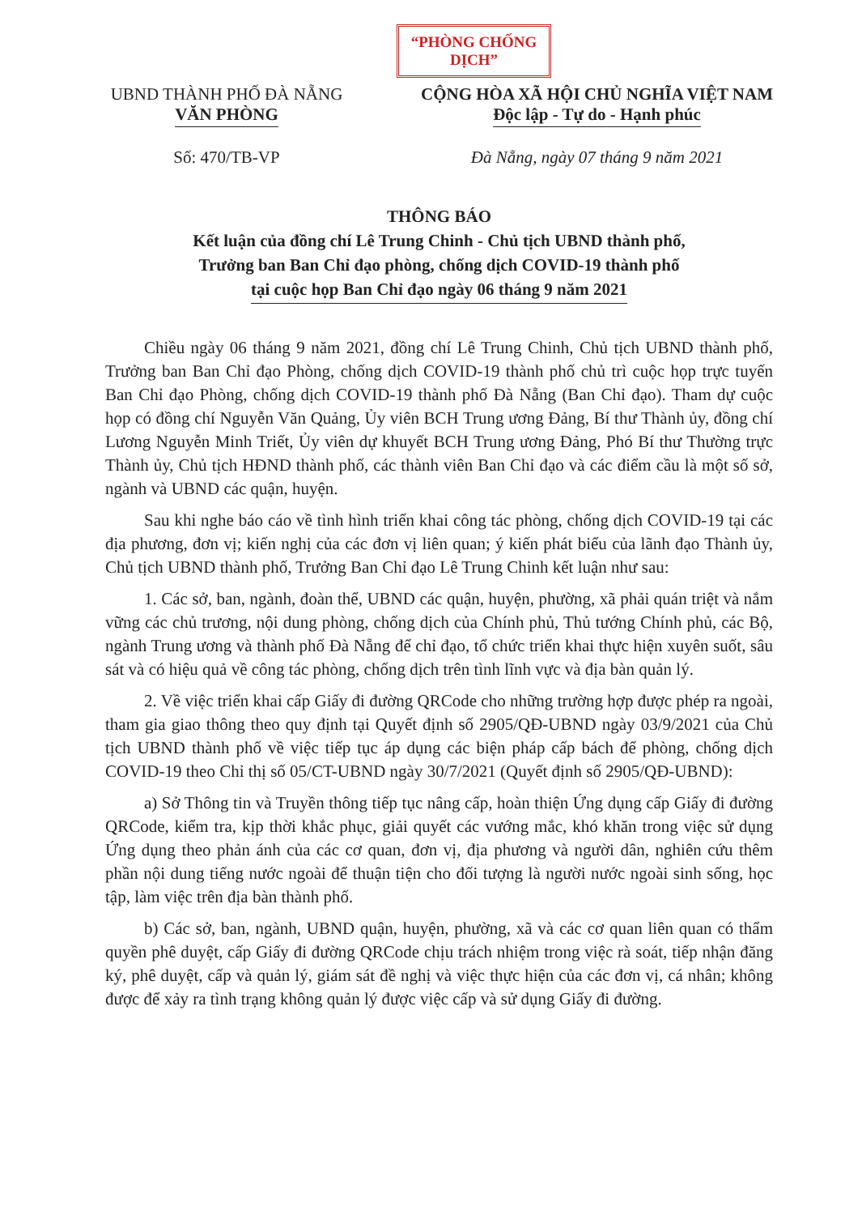“PHÒNG CHỐNG DỊCH”
UBND THÀNH PHỐ ĐÀ NẴNG
VĂN PHÒNG
Số: 470/TB-VP
CỘNG HÒA XÃ HỘI CHỦ NGHĨA VIỆT NAM
Độc lập - Tự do - Hạnh phúc
Đà Nẵng, ngày 07 tháng 9 năm 2021
THÔNG BÁO
Kết luận của đồng chí Lê Trung Chinh - Chủ tịch UBND thành phố,
Trưởng ban Ban Chỉ đạo phòng, chống dịch COVID-19 thành phố
tại cuộc họp Ban Chỉ đạo ngày 06 tháng 9 năm 2021
Chiều ngày 06 tháng 9 năm 2021, đồng chí Lê Trung Chinh, Chủ tịch UBND thành phố, Trưởng ban Ban Chỉ đạo Phòng, chống dịch COVID-19 thành phố chủ trì cuộc họp trực tuyến Ban Chỉ đạo Phòng, chống dịch COVID-19 thành phố Đà Nẵng (Ban Chỉ đạo). Tham dự cuộc họp có đồng chí Nguyễn Văn Quảng, Ủy viên BCH Trung ương Đảng, Bí thư Thành ủy, đồng chí Lương Nguyễn Minh Triết, Ủy viên dự khuyết BCH Trung ương Đảng, Phó Bí thư Thường trực Thành ủy, Chủ tịch HĐND thành phố, các thành viên Ban Chỉ đạo và các điểm cầu là một số sở, ngành và UBND các quận, huyện.
Sau khi nghe báo cáo về tình hình triển khai công tác phòng, chống dịch COVID-19 tại các địa phương, đơn vị; kiến nghị của các đơn vị liên quan; ý kiến phát biểu của lãnh đạo Thành ủy, Chủ tịch UBND thành phố, Trưởng Ban Chỉ đạo Lê Trung Chinh kết luận như sau:
1. Các sở, ban, ngành, đoàn thể, UBND các quận, huyện, phường, xã phải quán triệt và nắm vững các chủ trương, nội dung phòng, chống dịch của Chính phủ, Thủ tướng Chính phủ, các Bộ, ngành Trung ương và thành phố Đà Nẵng để chỉ đạo, tổ chức triển khai thực hiện xuyên suốt, sâu sát và có hiệu quả về công tác phòng, chống dịch trên tình lĩnh vực và địa bàn quản lý.
2. Về việc triển khai cấp Giấy đi đường QRCode cho những trường hợp được phép ra ngoài, tham gia giao thông theo quy định tại Quyết định số 2905/QĐ-UBND ngày 03/9/2021 của Chủ tịch UBND thành phố về việc tiếp tục áp dụng các biện pháp cấp bách để phòng, chống dịch COVID-19 theo Chỉ thị số 05/CT-UBND ngày 30/7/2021 (Quyết định số 2905/QĐ-UBND):
a) Sở Thông tin và Truyền thông tiếp tục nâng cấp, hoàn thiện Ứng dụng cấp Giấy đi đường QRCode, kiểm tra, kịp thời khắc phục, giải quyết các vướng mắc, khó khăn trong việc sử dụng Ứng dụng theo phản ánh của các cơ quan, đơn vị, địa phương và người dân, nghiên cứu thêm phần nội dung tiếng nước ngoài để thuận tiện cho đối tượng là người nước ngoài sinh sống, học tập, làm việc trên địa bàn thành phố.
b) Các sở, ban, ngành, UBND quận, huyện, phường, xã và các cơ quan liên quan có thẩm quyền phê duyệt, cấp Giấy đi đường QRCode chịu trách nhiệm trong việc rà soát, tiếp nhận đăng ký, phê duyệt, cấp và quản lý, giám sát đề nghị và việc thực hiện của các đơn vị, cá nhân; không được để xảy ra tình trạng không quản lý được việc cấp và sử dụng Giấy đi đường.